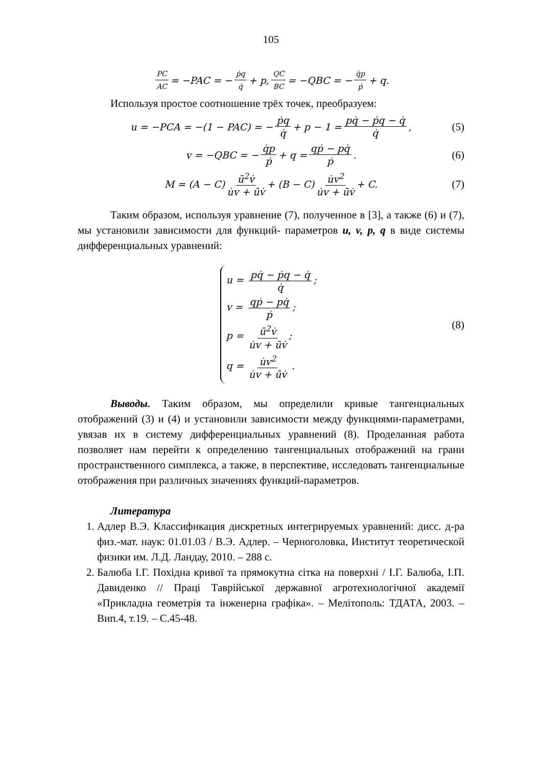105
PC AC = −PAC = − ṗq q̇ + p, QC BC = −QBC = − q̇p ṗ + q.
Используя простое соотношение трёх точек, преобразуем:
u = −PCA = −(1 − PAC) = − ṗq q̇ + p − 1 = pq̇ − ṗq − q̇ q̇, (5)
v = −QBC = − q̇p ṗ + q = qṗ − pq̇ ṗ. (6)
M = (A − C) ū<sup>2</sup>v̇ u̇v + ūv̇ + (B − C) u̇v<sup>2</sup> u̇v + ūv̇ + C. (7)
Таким образом, используя уравнение (7), полученное в [3], а также (6) и (7), мы установили зависимости для функций- параметров u, v, p, q в виде системы дифференциальных уравнений:
u = pq̇ − ṗq − q̇ q̇;
v = qṗ − pq̇ ṗ;
p = ū<sup>2</sup>v̇ u̇v + ūv̇;
q = u̇v<sup>2</sup> u̇v + ūv̇ .
(8)
Выводы. Таким образом, мы определили кривые тангенциальных отображений (3) и (4) и установили зависимости между функциями-параметрами, увязав их в систему дифференциальных уравнений (8). Проделанная работа позволяет нам перейти к определению тангенциальных отображений на грани пространственного симплекса, а также, в перспективе, исследовать тангенциальные отображения при различных значениях функций-параметров.
Литература
1. Адлер В.Э. Классификация дискретных интегрируемых уравнений: дисс. д-ра физ.-мат. наук: 01.01.03 / В.Э. Адлер. – Черноголовка, Институт теоретической физики им. Л.Д. Ландау, 2010. – 288 с.
2. Балюба І.Г. Похідна кривої та прямокутна сітка на поверхні / І.Г. Балюба, І.П. Давиденко // Праці Таврійської державної агротехнологічної академії «Прикладна геометрія та інженерна графіка». – Мелітополь: ТДАТА, 2003. – Вип.4, т.19. – С.45-48.